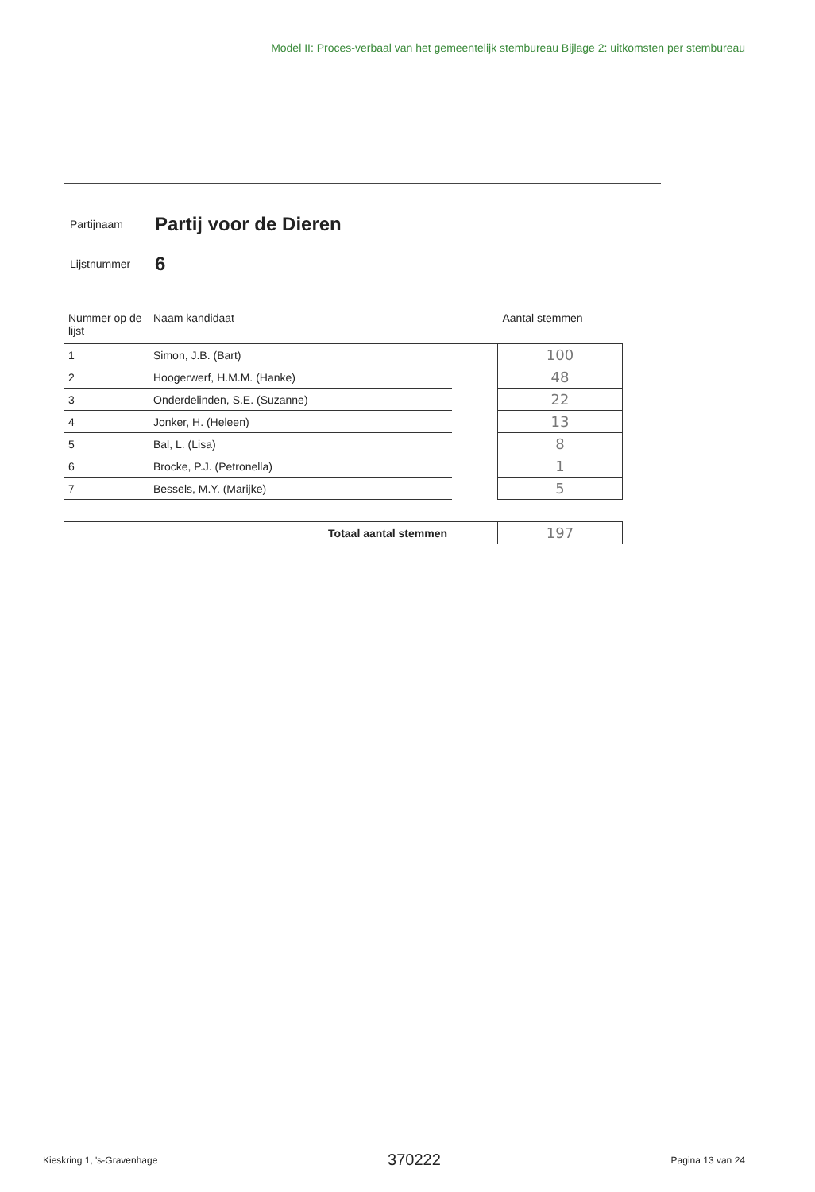Model II: Proces-verbaal van het gemeentelijk stembureau Bijlage 2: uitkomsten per stembureau
Partijnaam Partij voor de Dieren
Lijstnummer 6
| Nummer op de lijst | Naam kandidaat | | Aantal stemmen |
| --- | --- | --- | --- |
| 1 | Simon, J.B. (Bart) | | 100 |
| 2 | Hoogerwerf, H.M.M. (Hanke) | | 48 |
| 3 | Onderdelinden, S.E. (Suzanne) | | 22 |
| 4 | Jonker, H. (Heleen) | | 13 |
| 5 | Bal, L. (Lisa) | | 8 |
| 6 | Brocke, P.J. (Petronella) | | 1 |
| 7 | Bessels, M.Y. (Marijke) | | 5 |
| Totaal aantal stemmen | | | 197 |
Kieskring 1, 's-Gravenhage 370222 Pagina 13 van 24